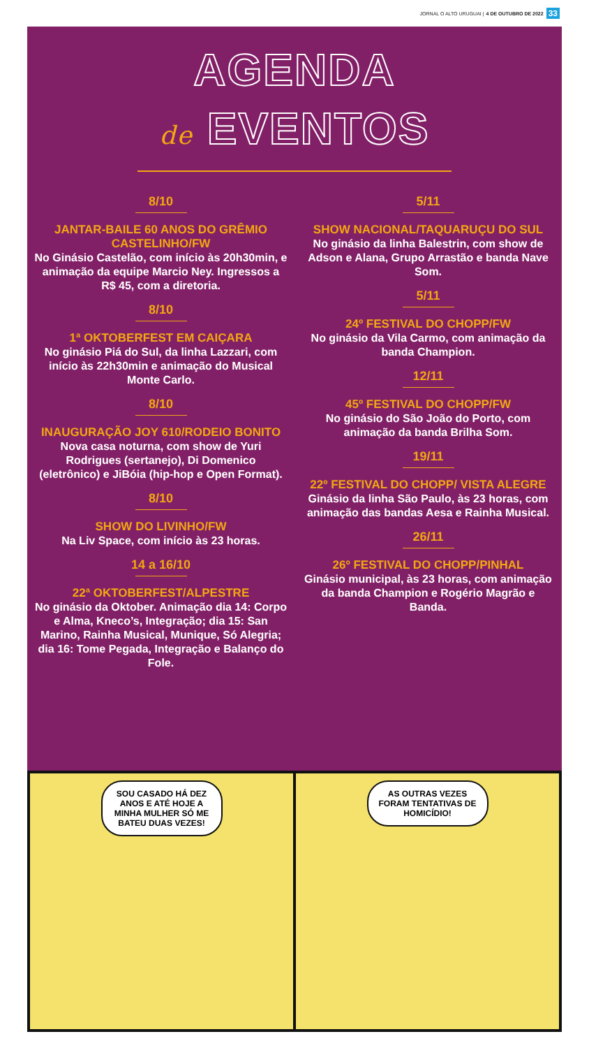JORNAL O ALTO URUGUAI | 4 DE OUTUBRO DE 2022 33
AGENDA
de EVENTOS
8/10
JANTAR-BAILE 60 ANOS DO GRÊMIO CASTELINHO/FW
No Ginásio Castelão, com início às 20h30min, e animação da equipe Marcio Ney. Ingressos a R$ 45, com a diretoria.
8/10
1ª OKTOBERFEST EM CAIÇARA
No ginásio Piá do Sul, da linha Lazzari, com início às 22h30min e animação do Musical Monte Carlo.
8/10
INAUGURAÇÃO JOY 610/RODEIO BONITO
Nova casa noturna, com show de Yuri Rodrigues (sertanejo), Di Domenico (eletrônico) e JiBóia (hip-hop e Open Format).
8/10
SHOW DO LIVINHO/FW
Na Liv Space, com início às 23 horas.
14 a 16/10
22ª OKTOBERFEST/ALPESTRE
No ginásio da Oktober. Animação dia 14: Corpo e Alma, Kneco’s, Integração; dia 15: San Marino, Rainha Musical, Munique, Só Alegria; dia 16: Tome Pegada, Integração e Balanço do Fole.
5/11
SHOW NACIONAL/TAQUARUÇU DO SUL
No ginásio da linha Balestrin, com show de Adson e Alana, Grupo Arrastão e banda Nave Som.
5/11
24º FESTIVAL DO CHOPP/FW
No ginásio da Vila Carmo, com animação da banda Champion.
12/11
45º FESTIVAL DO CHOPP/FW
No ginásio do São João do Porto, com animação da banda Brilha Som.
19/11
22º FESTIVAL DO CHOPP/ VISTA ALEGRE
Ginásio da linha São Paulo, às 23 horas, com animação das bandas Aesa e Rainha Musical.
26/11
26º FESTIVAL DO CHOPP/PINHAL
Ginásio municipal, às 23 horas, com animação da banda Champion e Rogério Magrão e Banda.
SOU CASADO HÁ DEZ ANOS E ATÉ HOJE A MINHA MULHER SÓ ME BATEU DUAS VEZES!
AS OUTRAS VEZES FORAM TENTATIVAS DE HOMICÍDIO!